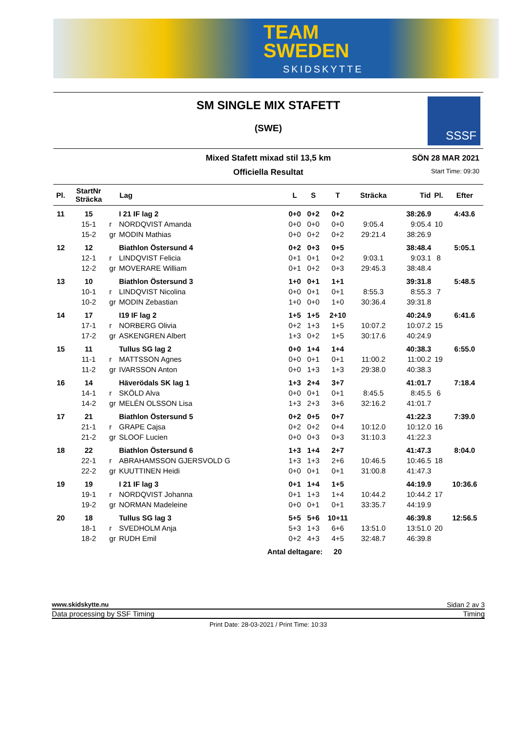TEAM
SWEDEN
SKIDSKYTTE
SM SINGLE MIX STAFETT
(SWE)
SSSF
Mixed Stafett mixad stil 13,5 km
Officiella Resultat
SÖN 28 MAR 2021
Start Time: 09:30
| Pl. | StartNr Sträcka | | Lag | L | S | T | Sträcka | Tid | Pl. | Efter |
| --- | --- | --- | --- | --- | --- | --- | --- | --- | --- | --- |
| 11 | 15 | | I 21 IF lag 2 | 0+0 | 0+2 | 0+2 | | 38:26.9 | | 4:43.6 |
| | 15-1 | r | NORDQVIST Amanda | 0+0 | 0+0 | 0+0 | 9:05.4 | 9:05.4 | 10 | |
| | 15-2 | gr | MODIN Mathias | 0+0 | 0+2 | 0+2 | 29:21.4 | 38:26.9 | | |
| 12 | 12 | | Biathlon Östersund 4 | 0+2 | 0+3 | 0+5 | | 38:48.4 | | 5:05.1 |
| | 12-1 | r | LINDQVIST Felicia | 0+1 | 0+1 | 0+2 | 9:03.1 | 9:03.1 | 8 | |
| | 12-2 | gr | MOVERARE William | 0+1 | 0+2 | 0+3 | 29:45.3 | 38:48.4 | | |
| 13 | 10 | | Biathlon Östersund 3 | 1+0 | 0+1 | 1+1 | | 39:31.8 | | 5:48.5 |
| | 10-1 | r | LINDQVIST Nicolina | 0+0 | 0+1 | 0+1 | 8:55.3 | 8:55.3 | 7 | |
| | 10-2 | gr | MODIN Zebastian | 1+0 | 0+0 | 1+0 | 30:36.4 | 39:31.8 | | |
| 14 | 17 | | I19 IF lag 2 | 1+5 | 1+5 | 2+10 | | 40:24.9 | | 6:41.6 |
| | 17-1 | r | NORBERG Olivia | 0+2 | 1+3 | 1+5 | 10:07.2 | 10:07.2 | 15 | |
| | 17-2 | gr | ASKENGREN Albert | 1+3 | 0+2 | 1+5 | 30:17.6 | 40:24.9 | | |
| 15 | 11 | | Tullus SG lag 2 | 0+0 | 1+4 | 1+4 | | 40:38.3 | | 6:55.0 |
| | 11-1 | r | MATTSSON Agnes | 0+0 | 0+1 | 0+1 | 11:00.2 | 11:00.2 | 19 | |
| | 11-2 | gr | IVARSSON Anton | 0+0 | 1+3 | 1+3 | 29:38.0 | 40:38.3 | | |
| 16 | 14 | | Häverödals SK lag 1 | 1+3 | 2+4 | 3+7 | | 41:01.7 | | 7:18.4 |
| | 14-1 | r | SKÖLD Alva | 0+0 | 0+1 | 0+1 | 8:45.5 | 8:45.5 | 6 | |
| | 14-2 | gr | MELÉN OLSSON Lisa | 1+3 | 2+3 | 3+6 | 32:16.2 | 41:01.7 | | |
| 17 | 21 | | Biathlon Östersund 5 | 0+2 | 0+5 | 0+7 | | 41:22.3 | | 7:39.0 |
| | 21-1 | r | GRAPE Cajsa | 0+2 | 0+2 | 0+4 | 10:12.0 | 10:12.0 | 16 | |
| | 21-2 | gr | SLOOF Lucien | 0+0 | 0+3 | 0+3 | 31:10.3 | 41:22.3 | | |
| 18 | 22 | | Biathlon Östersund 6 | 1+3 | 1+4 | 2+7 | | 41:47.3 | | 8:04.0 |
| | 22-1 | r | ABRAHAMSSON GJERSVOLD G | 1+3 | 1+3 | 2+6 | 10:46.5 | 10:46.5 | 18 | |
| | 22-2 | gr | KUUTTINEN Heidi | 0+0 | 0+1 | 0+1 | 31:00.8 | 41:47.3 | | |
| 19 | 19 | | I 21 IF lag 3 | 0+1 | 1+4 | 1+5 | | 44:19.9 | | 10:36.6 |
| | 19-1 | r | NORDQVIST Johanna | 0+1 | 1+3 | 1+4 | 10:44.2 | 10:44.2 | 17 | |
| | 19-2 | gr | NORMAN Madeleine | 0+0 | 0+1 | 0+1 | 33:35.7 | 44:19.9 | | |
| 20 | 18 | | Tullus SG lag 3 | 5+5 | 5+6 | 10+11 | | 46:39.8 | | 12:56.5 |
| | 18-1 | r | SVEDHOLM Anja | 5+3 | 1+3 | 6+6 | 13:51.0 | 13:51.0 | 20 | |
| | 18-2 | gr | RUDH Emil | 0+2 | 4+3 | 4+5 | 32:48.7 | 46:39.8 | | |
| Antal deltagare: | | | | | | 20 | | | | |
www.skidskytte.nu Sidan 2 av 3
Data processing by SSF Timing Timing
Print Date: 28-03-2021 / Print Time: 10:33